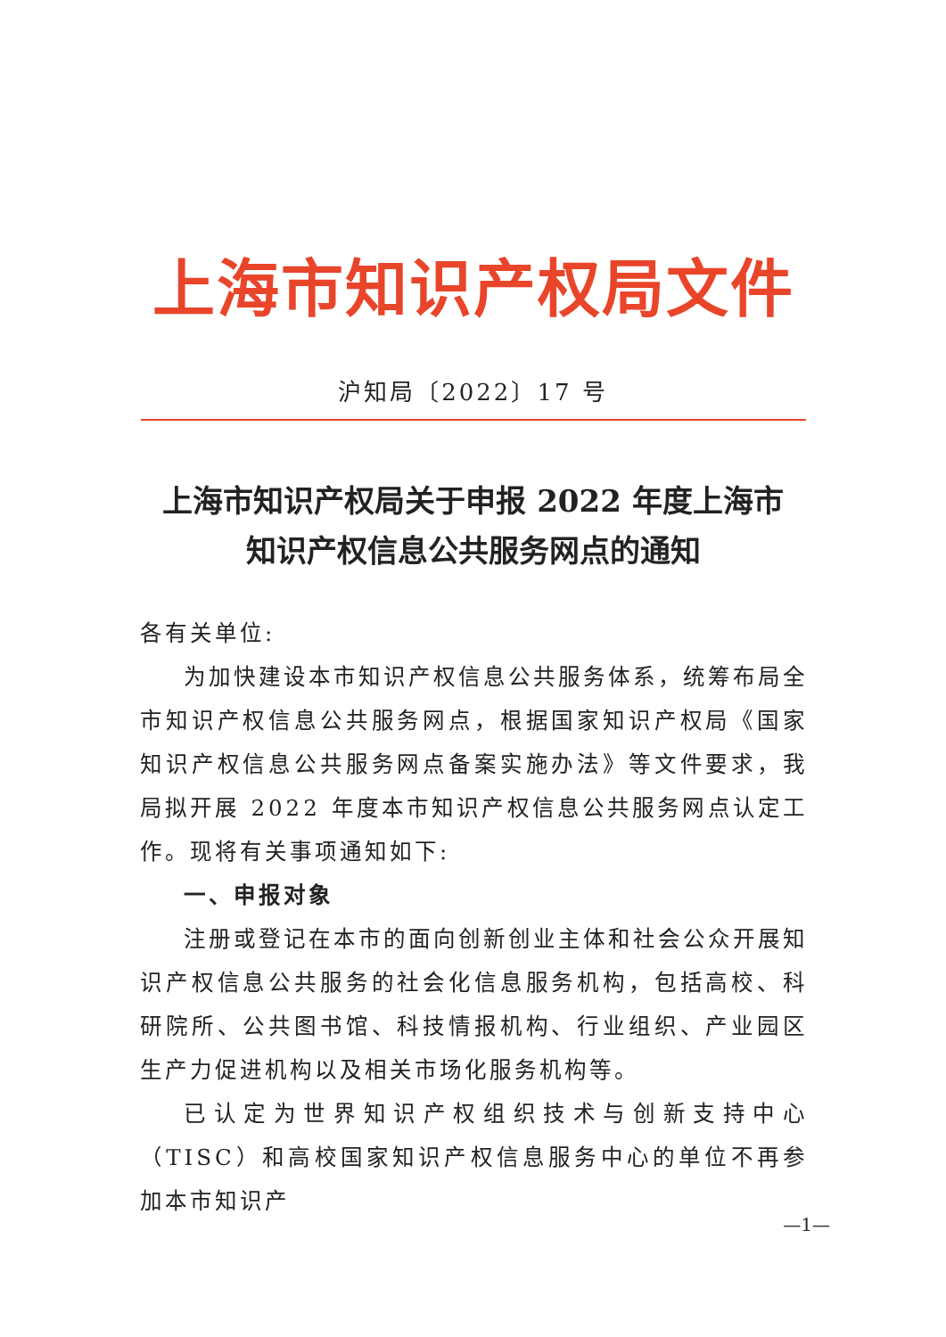上海市知识产权局文件
沪知局〔2022〕17 号
上海市知识产权局关于申报 2022 年度上海市
知识产权信息公共服务网点的通知
各有关单位:
为加快建设本市知识产权信息公共服务体系，统筹布局全市知识产权信息公共服务网点，根据国家知识产权局《国家知识产权信息公共服务网点备案实施办法》等文件要求，我局拟开展 2022 年度本市知识产权信息公共服务网点认定工作。现将有关事项通知如下:
一、申报对象
注册或登记在本市的面向创新创业主体和社会公众开展知识产权信息公共服务的社会化信息服务机构，包括高校、科研院所、公共图书馆、科技情报机构、行业组织、产业园区生产力促进机构以及相关市场化服务机构等。
已认定为世界知识产权组织技术与创新支持中心（TISC）和高校国家知识产权信息服务中心的单位不再参加本市知识产
—1—